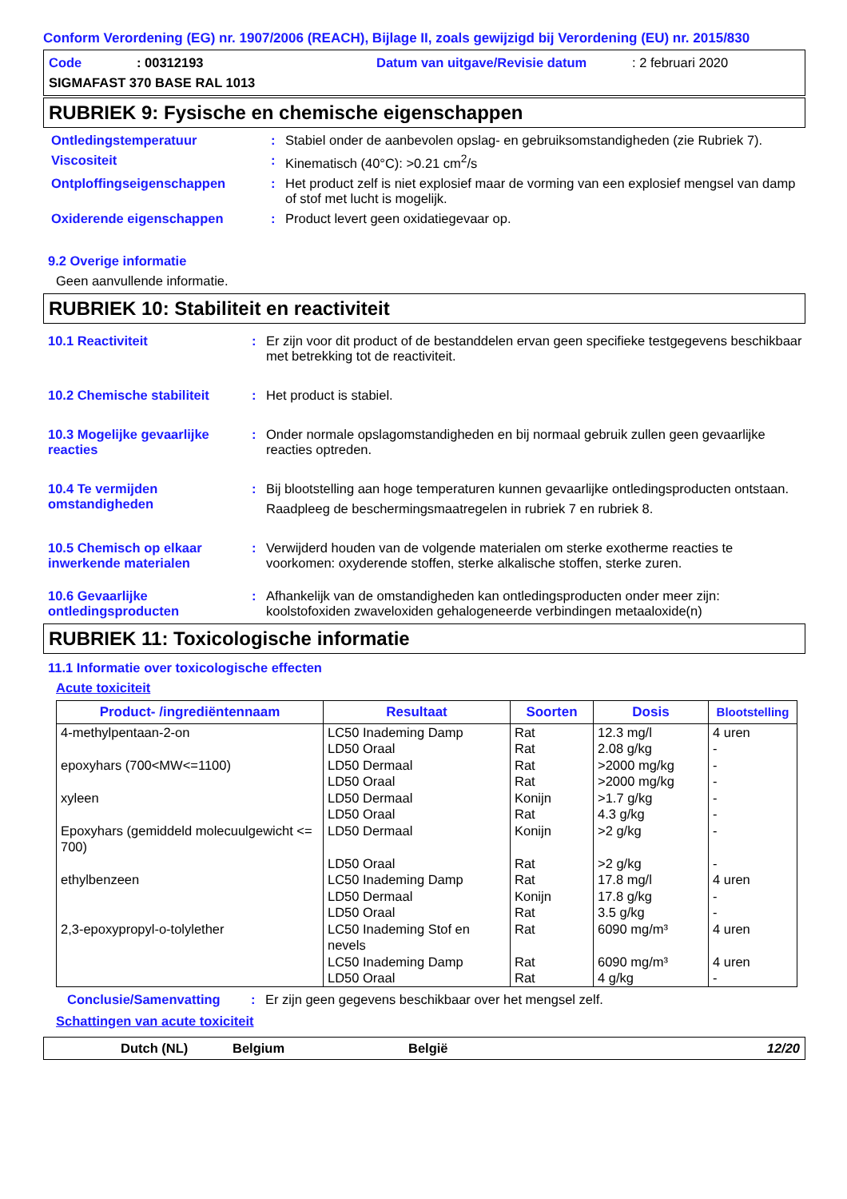Conform Verordening (EG) nr. 1907/2006 (REACH), Bijlage II, zoals gewijzigd bij Verordening (EU) nr. 2015/830
Code: 00312193 Datum van uitgave/Revisie datum: 2 februari 2020 SIGMAFAST 370 BASE RAL 1013
RUBRIEK 9: Fysische en chemische eigenschappen
Ontledingstemperatuur: Stabiel onder de aanbevolen opslag- en gebruiksomstandigheden (zie Rubriek 7).
Viscositeit: Kinematisch (40°C): >0.21 cm<sup>2</sup>/s
Ontploffingseigenschappen: Het product zelf is niet explosief maar de vorming van een explosief mengsel van damp of stof met lucht is mogelijk.
Oxiderende eigenschappen: Product levert geen oxidatiegevaar op.
9.2 Overige informatie
Geen aanvullende informatie.
RUBRIEK 10: Stabiliteit en reactiviteit
10.1 Reactiviteit: Er zijn voor dit product of de bestanddelen ervan geen specifieke testgegevens beschikbaar met betrekking tot de reactiviteit.
10.2 Chemische stabiliteit: Het product is stabiel.
10.3 Mogelijke gevaarlijke reacties: Onder normale opslagomstandigheden en bij normaal gebruik zullen geen gevaarlijke reacties optreden.
10.4 Te vermijden omstandigheden: Bij blootstelling aan hoge temperaturen kunnen gevaarlijke ontledingsproducten ontstaan.
Raadpleeg de beschermingsmaatregelen in rubriek 7 en rubriek 8.
10.5 Chemisch op elkaar inwerkende materialen: Verwijderd houden van de volgende materialen om sterke exotherme reacties te voorkomen: oxyderende stoffen, sterke alkalische stoffen, sterke zuren.
10.6 Gevaarlijke ontledingsproducten: Afhankelijk van de omstandigheden kan ontledingsproducten onder meer zijn: koolstofoxiden zwaveloxiden gehalogeneerde verbindingen metaaloxide(n)
RUBRIEK 11: Toxicologische informatie
11.1 Informatie over toxicologische effecten
Acute toxiciteit
| Product- /ingrediëntennaam | Resultaat | Soorten | Dosis | Blootstelling |
| --- | --- | --- | --- | --- |
| 4-methylpentaan-2-on epoxyhars (700<MW<=1100) xyleen Epoxyhars (gemiddeld molecuulgewicht <= 700) ethylbenzeen 2,3-epoxypropyl-o-tolylether | LC50 Inademing Damp LD50 Oraal LD50 Dermaal LD50 Oraal LD50 Dermaal LD50 Oraal LD50 Dermaal LD50 Oraal LC50 Inademing Damp LD50 Dermaal LD50 Oraal LC50 Inademing Stof en nevels LC50 Inademing Damp LD50 Oraal | Rat Rat Rat Rat Konijn Rat Konijn Rat Rat Konijn Rat Rat Rat Rat | 12.3 mg/l 2.08 g/kg >2000 mg/kg >2000 mg/kg >1.7 g/kg 4.3 g/kg >2 g/kg >2 g/kg 17.8 mg/l 17.8 g/kg 3.5 g/kg 6090 mg/m³ 6090 mg/m³ 4 g/kg | 4 uren - - - - - - - 4 uren - - 4 uren 4 uren - |
Conclusie/Samenvatting: Er zijn geen gegevens beschikbaar over het mengsel zelf.
Schattingen van acute toxiciteit
Dutch (NL) Belgium België 12/20